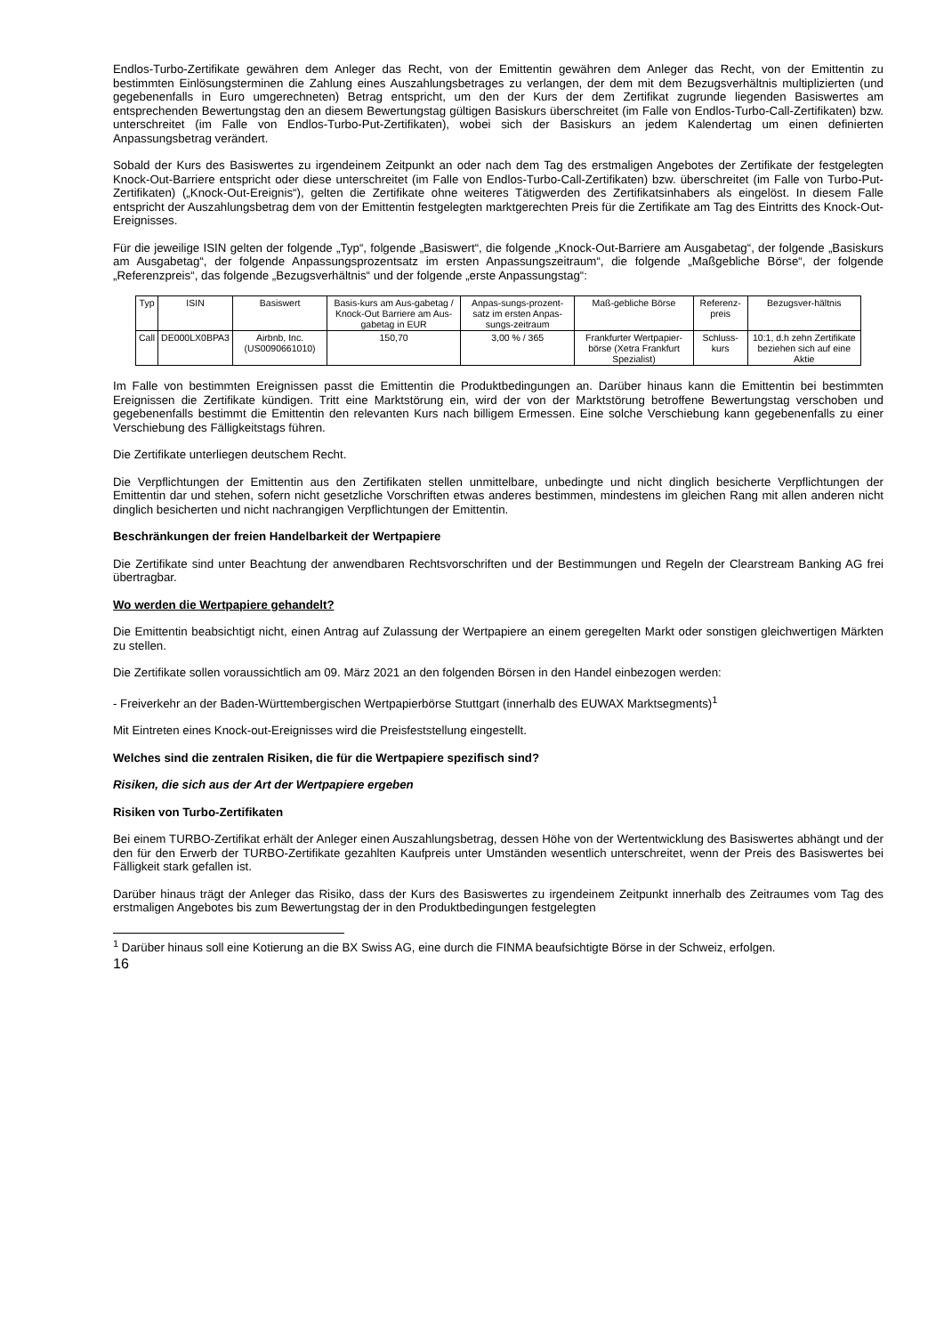Endlos-Turbo-Zertifikate gewähren dem Anleger das Recht, von der Emittentin gewähren dem Anleger das Recht, von der Emittentin zu bestimmten Einlösungsterminen die Zahlung eines Auszahlungsbetrages zu verlangen, der dem mit dem Bezugsverhältnis multiplizierten (und gegebenenfalls in Euro umgerechneten) Betrag entspricht, um den der Kurs der dem Zertifikat zugrunde liegenden Basiswertes am entsprechenden Bewertungstag den an diesem Bewertungstag gültigen Basiskurs überschreitet (im Falle von Endlos-Turbo-Call-Zertifikaten) bzw. unterschreitet (im Falle von Endlos-Turbo-Put-Zertifikaten), wobei sich der Basiskurs an jedem Kalendertag um einen definierten Anpassungsbetrag verändert.
Sobald der Kurs des Basiswertes zu irgendeinem Zeitpunkt an oder nach dem Tag des erstmaligen Angebotes der Zertifikate der festgelegten Knock-Out-Barriere entspricht oder diese unterschreitet (im Falle von Endlos-Turbo-Call-Zertifikaten) bzw. überschreitet (im Falle von Turbo-Put-Zertifikaten) („Knock-Out-Ereignis“), gelten die Zertifikate ohne weiteres Tätigwerden des Zertifikatsinhabers als eingelöst. In diesem Falle entspricht der Auszahlungsbetrag dem von der Emittentin festgelegten marktgerechten Preis für die Zertifikate am Tag des Eintritts des Knock-Out-Ereignisses.
Für die jeweilige ISIN gelten der folgende „Typ“, folgende „Basiswert“, die folgende „Knock-Out-Barriere am Ausgabetag“, der folgende „Basiskurs am Ausgabetag“, der folgende Anpassungsprozentsatz im ersten Anpassungszeitraum“, die folgende „Maßgebliche Börse“, der folgende „Referenzpreis“, das folgende „Bezugsverhältnis“ und der folgende „erste Anpassungstag“:
| Typ | ISIN | Basiswert | Basis-kurs am Aus-gabetag / Knock-Out Barriere am Aus-gabetag in EUR | Anpas-sungs-prozent-satz im ersten Anpas-sungs-zeitraum | Maß-gebliche Börse | Referenz-preis | Bezugsver-hältnis |
| Call | DE000LX0BPA3 | Airbnb, Inc. (US0090661010) | 150,70 | 3,00 % / 365 | Frankfurter Wertpapier-börse (Xetra Frankfurt Spezialist) | Schluss-kurs | 10:1, d.h zehn Zertifikate beziehen sich auf eine Aktie |
Im Falle von bestimmten Ereignissen passt die Emittentin die Produktbedingungen an. Darüber hinaus kann die Emittentin bei bestimmten Ereignissen die Zertifikate kündigen. Tritt eine Marktstörung ein, wird der von der Marktstörung betroffene Bewertungstag verschoben und gegebenenfalls bestimmt die Emittentin den relevanten Kurs nach billigem Ermessen. Eine solche Verschiebung kann gegebenenfalls zu einer Verschiebung des Fälligkeitstags führen.
Die Zertifikate unterliegen deutschem Recht.
Die Verpflichtungen der Emittentin aus den Zertifikaten stellen unmittelbare, unbedingte und nicht dinglich besicherte Verpflichtungen der Emittentin dar und stehen, sofern nicht gesetzliche Vorschriften etwas anderes bestimmen, mindestens im gleichen Rang mit allen anderen nicht dinglich besicherten und nicht nachrangigen Verpflichtungen der Emittentin.
Beschränkungen der freien Handelbarkeit der Wertpapiere
Die Zertifikate sind unter Beachtung der anwendbaren Rechtsvorschriften und der Bestimmungen und Regeln der Clearstream Banking AG frei übertragbar.
Wo werden die Wertpapiere gehandelt?
Die Emittentin beabsichtigt nicht, einen Antrag auf Zulassung der Wertpapiere an einem geregelten Markt oder sonstigen gleichwertigen Märkten zu stellen.
Die Zertifikate sollen voraussichtlich am 09. März 2021 an den folgenden Börsen in den Handel einbezogen werden:
- Freiverkehr an der Baden-Württembergischen Wertpapierbörse Stuttgart (innerhalb des EUWAX Marktsegments)<sup>1</sup>
Mit Eintreten eines Knock-out-Ereignisses wird die Preisfeststellung eingestellt.
Welches sind die zentralen Risiken, die für die Wertpapiere spezifisch sind?
Risiken, die sich aus der Art der Wertpapiere ergeben
Risiken von Turbo-Zertifikaten
Bei einem TURBO-Zertifikat erhält der Anleger einen Auszahlungsbetrag, dessen Höhe von der Wertentwicklung des Basiswertes abhängt und der den für den Erwerb der TURBO-Zertifikate gezahlten Kaufpreis unter Umständen wesentlich unterschreitet, wenn der Preis des Basiswertes bei Fälligkeit stark gefallen ist.
Darüber hinaus trägt der Anleger das Risiko, dass der Kurs des Basiswertes zu irgendeinem Zeitpunkt innerhalb des Zeitraumes vom Tag des erstmaligen Angebotes bis zum Bewertungstag der in den Produktbedingungen festgelegten
<sup>1</sup> Darüber hinaus soll eine Kotierung an die BX Swiss AG, eine durch die FINMA beaufsichtigte Börse in der Schweiz, erfolgen.
16